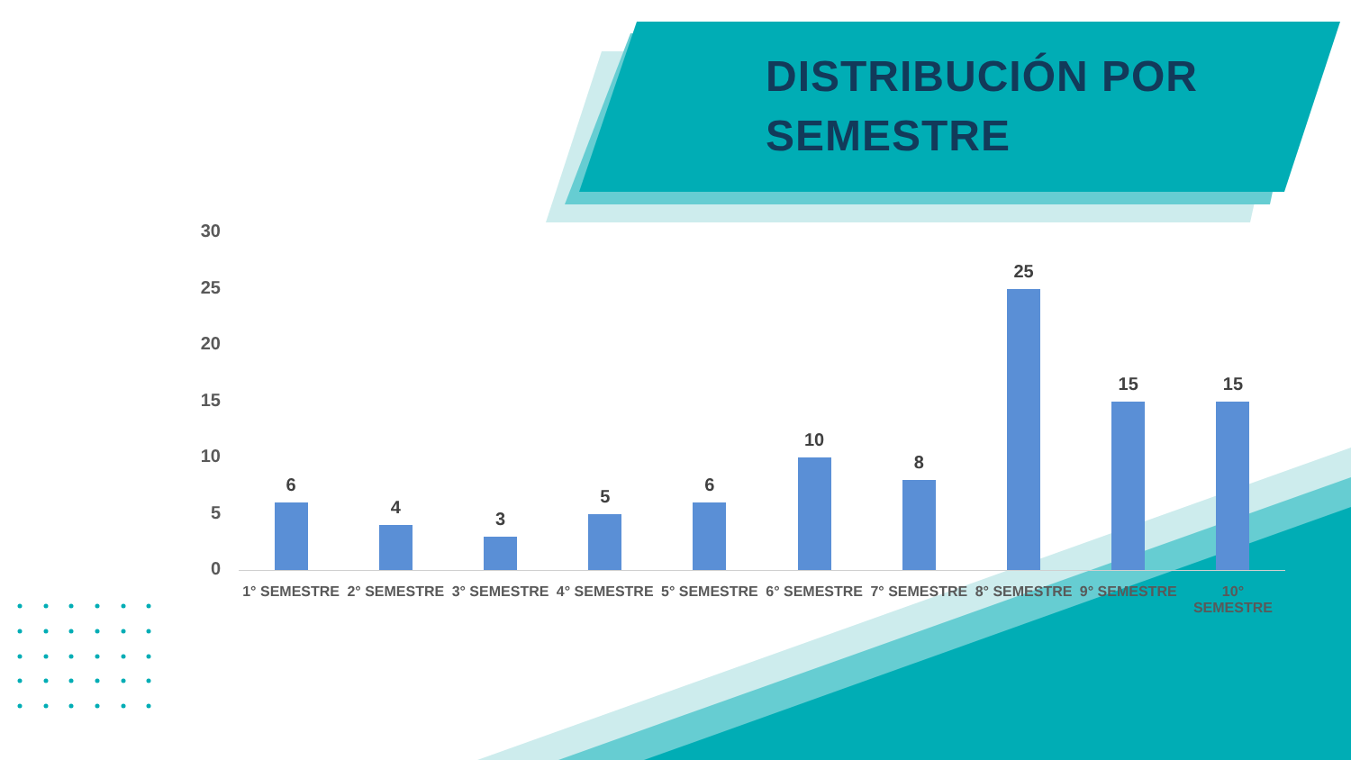DISTRIBUCIÓN POR SEMESTRE
30
25
20
15
10
5
0
6 4 3 5 6 10 8 25 15 15
1° SEMESTRE 2° SEMESTRE 3° SEMESTRE 4° SEMESTRE 5° SEMESTRE 6° SEMESTRE 7° SEMESTRE 8° SEMESTRE 9° SEMESTRE 10° SEMESTRE